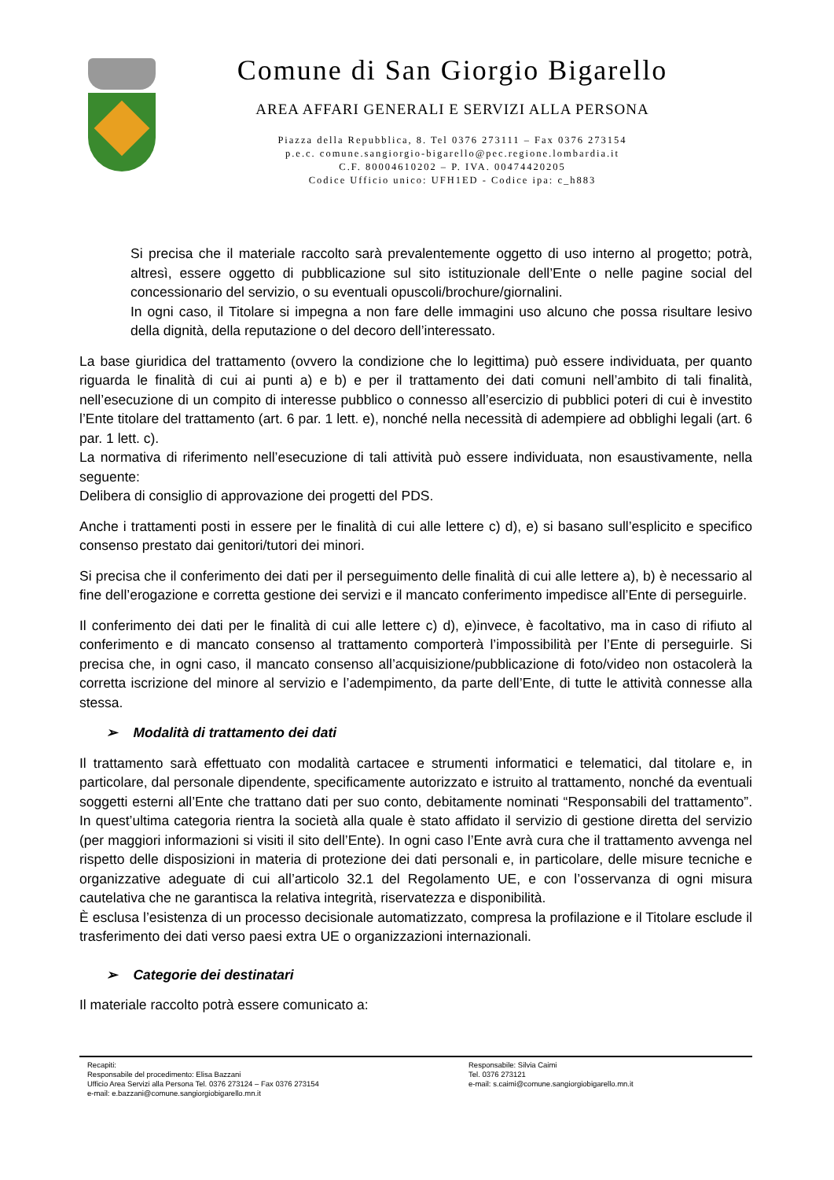Comune di San Giorgio Bigarello
AREA AFFARI GENERALI E SERVIZI ALLA PERSONA
Piazza della Repubblica, 8. Tel 0376 273111 – Fax 0376 273154
p.e.c. comune.sangiorgio-bigarello@pec.regione.lombardia.it
C.F. 80004610202 – P. IVA. 00474420205
Codice Ufficio unico: UFH1ED - Codice ipa: c_h883
Si precisa che il materiale raccolto sarà prevalentemente oggetto di uso interno al progetto; potrà, altresì, essere oggetto di pubblicazione sul sito istituzionale dell’Ente o nelle pagine social del concessionario del servizio, o su eventuali opuscoli/brochure/giornalini.
In ogni caso, il Titolare si impegna a non fare delle immagini uso alcuno che possa risultare lesivo della dignità, della reputazione o del decoro dell’interessato.
La base giuridica del trattamento (ovvero la condizione che lo legittima) può essere individuata, per quanto riguarda le finalità di cui ai punti a) e b) e per il trattamento dei dati comuni nell’ambito di tali finalità, nell’esecuzione di un compito di interesse pubblico o connesso all’esercizio di pubblici poteri di cui è investito l’Ente titolare del trattamento (art. 6 par. 1 lett. e), nonché nella necessità di adempiere ad obblighi legali (art. 6 par. 1 lett. c).
La normativa di riferimento nell’esecuzione di tali attività può essere individuata, non esaustivamente, nella seguente:
Delibera di consiglio di approvazione dei progetti del PDS.
Anche i trattamenti posti in essere per le finalità di cui alle lettere c) d), e) si basano sull’esplicito e specifico consenso prestato dai genitori/tutori dei minori.
Si precisa che il conferimento dei dati per il perseguimento delle finalità di cui alle lettere a), b) è necessario al fine dell’erogazione e corretta gestione dei servizi e il mancato conferimento impedisce all’Ente di perseguirle.
Il conferimento dei dati per le finalità di cui alle lettere c) d), e)invece, è facoltativo, ma in caso di rifiuto al conferimento e di mancato consenso al trattamento comporterà l’impossibilità per l’Ente di perseguirle. Si precisa che, in ogni caso, il mancato consenso all’acquisizione/pubblicazione di foto/video non ostacolerà la corretta iscrizione del minore al servizio e l’adempimento, da parte dell’Ente, di tutte le attività connesse alla stessa.
➢ Modalità di trattamento dei dati
Il trattamento sarà effettuato con modalità cartacee e strumenti informatici e telematici, dal titolare e, in particolare, dal personale dipendente, specificamente autorizzato e istruito al trattamento, nonché da eventuali soggetti esterni all’Ente che trattano dati per suo conto, debitamente nominati “Responsabili del trattamento”. In quest’ultima categoria rientra la società alla quale è stato affidato il servizio di gestione diretta del servizio (per maggiori informazioni si visiti il sito dell’Ente). In ogni caso l’Ente avrà cura che il trattamento avvenga nel rispetto delle disposizioni in materia di protezione dei dati personali e, in particolare, delle misure tecniche e organizzative adeguate di cui all’articolo 32.1 del Regolamento UE, e con l’osservanza di ogni misura cautelativa che ne garantisca la relativa integrità, riservatezza e disponibilità.
È esclusa l’esistenza di un processo decisionale automatizzato, compresa la profilazione e il Titolare esclude il trasferimento dei dati verso paesi extra UE o organizzazioni internazionali.
➢ Categorie dei destinatari
Il materiale raccolto potrà essere comunicato a:
Recapiti:
Responsabile del procedimento: Elisa Bazzani
Ufficio Area Servizi alla Persona Tel. 0376 273124 – Fax 0376 273154
e-mail: e.bazzani@comune.sangiorgiobigarello.mn.it
Responsabile: Silvia Caimi
Tel. 0376 273121
e-mail: s.caimi@comune.sangiorgiobigarello.mn.it